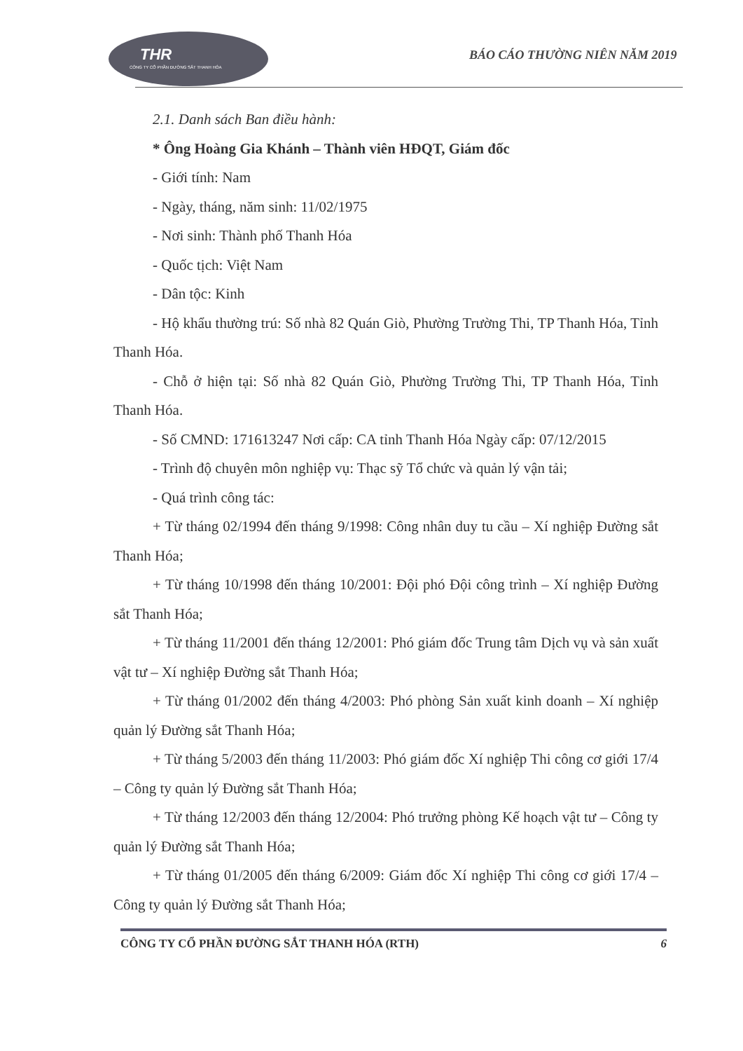THR
CÔNG TY CỔ PHẦN ĐƯỜNG SẮT THANH HÓA
BÁO CÁO THƯỜNG NIÊN NĂM 2019
2.1. Danh sách Ban điều hành:
* Ông Hoàng Gia Khánh – Thành viên HĐQT, Giám đốc
- Giới tính: Nam
- Ngày, tháng, năm sinh: 11/02/1975
- Nơi sinh: Thành phố Thanh Hóa
- Quốc tịch: Việt Nam
- Dân tộc: Kinh
- Hộ khẩu thường trú: Số nhà 82 Quán Giò, Phường Trường Thi, TP Thanh Hóa, Tỉnh Thanh Hóa.
- Chỗ ở hiện tại: Số nhà 82 Quán Giò, Phường Trường Thi, TP Thanh Hóa, Tỉnh Thanh Hóa.
- Số CMND: 171613247 Nơi cấp: CA tỉnh Thanh Hóa Ngày cấp: 07/12/2015
- Trình độ chuyên môn nghiệp vụ: Thạc sỹ Tổ chức và quản lý vận tải;
- Quá trình công tác:
+ Từ tháng 02/1994 đến tháng 9/1998: Công nhân duy tu cầu – Xí nghiệp Đường sắt Thanh Hóa;
+ Từ tháng 10/1998 đến tháng 10/2001: Đội phó Đội công trình – Xí nghiệp Đường sắt Thanh Hóa;
+ Từ tháng 11/2001 đến tháng 12/2001: Phó giám đốc Trung tâm Dịch vụ và sản xuất vật tư – Xí nghiệp Đường sắt Thanh Hóa;
+ Từ tháng 01/2002 đến tháng 4/2003: Phó phòng Sản xuất kinh doanh – Xí nghiệp quản lý Đường sắt Thanh Hóa;
+ Từ tháng 5/2003 đến tháng 11/2003: Phó giám đốc Xí nghiệp Thi công cơ giới 17/4 – Công ty quản lý Đường sắt Thanh Hóa;
+ Từ tháng 12/2003 đến tháng 12/2004: Phó trưởng phòng Kế hoạch vật tư – Công ty quản lý Đường sắt Thanh Hóa;
+ Từ tháng 01/2005 đến tháng 6/2009: Giám đốc Xí nghiệp Thi công cơ giới 17/4 – Công ty quản lý Đường sắt Thanh Hóa;
CÔNG TY CỔ PHẦN ĐƯỜNG SẮT THANH HÓA (RTH) 6